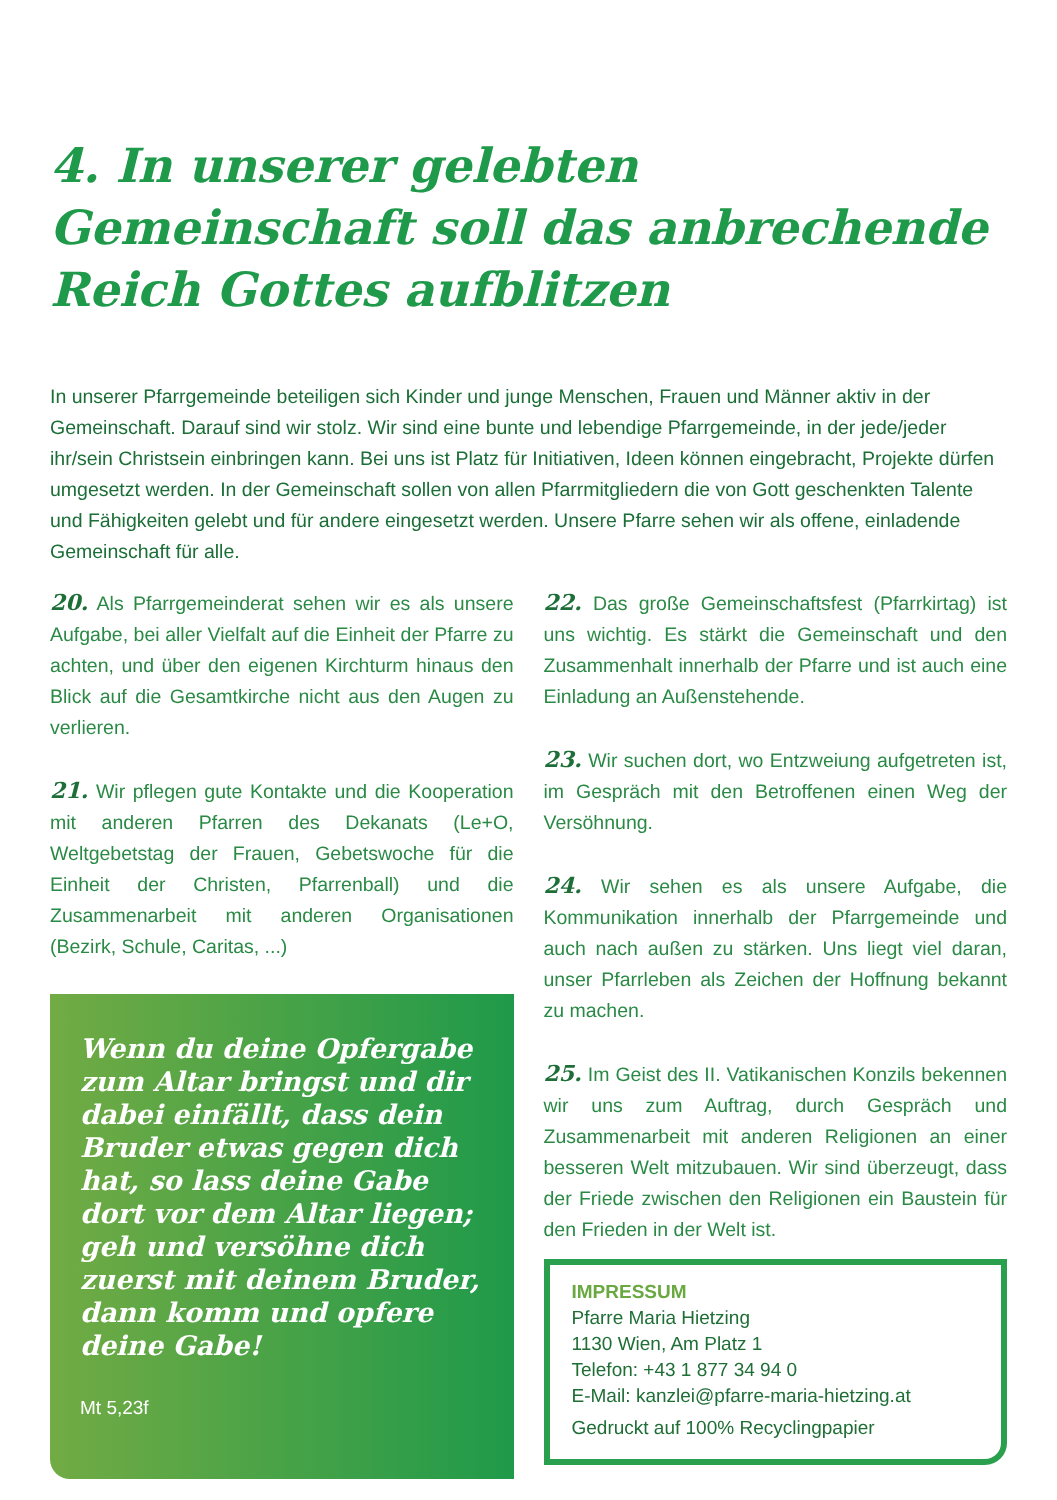4. In unserer gelebten Gemeinschaft soll das anbrechende Reich Gottes aufblitzen
In unserer Pfarrgemeinde beteiligen sich Kinder und junge Menschen, Frauen und Männer aktiv in der Gemeinschaft. Darauf sind wir stolz. Wir sind eine bunte und lebendige Pfarrgemeinde, in der jede/jeder ihr/sein Christsein einbringen kann. Bei uns ist Platz für Initiativen, Ideen können eingebracht, Projekte dürfen umgesetzt werden. In der Gemeinschaft sollen von allen Pfarrmitgliedern die von Gott geschenkten Talente und Fähigkeiten gelebt und für andere eingesetzt werden. Unsere Pfarre sehen wir als offene, einladende Gemeinschaft für alle.
20. Als Pfarrgemeinderat sehen wir es als unsere Aufgabe, bei aller Vielfalt auf die Einheit der Pfarre zu achten, und über den eigenen Kirchturm hinaus den Blick auf die Gesamtkirche nicht aus den Augen zu verlieren.
21. Wir pflegen gute Kontakte und die Kooperation mit anderen Pfarren des Dekanats (Le+O, Weltgebetstag der Frauen, Gebetswoche für die Einheit der Christen, Pfarrenball) und die Zusammenarbeit mit anderen Organisationen (Bezirk, Schule, Caritas, ...)
Wenn du deine Opfergabe zum Altar bringst und dir dabei einfällt, dass dein Bruder etwas gegen dich hat, so lass deine Gabe dort vor dem Altar liegen; geh und versöhne dich zuerst mit deinem Bruder, dann komm und opfere deine Gabe!
Mt 5,23f
22. Das große Gemeinschaftsfest (Pfarrkirtag) ist uns wichtig. Es stärkt die Gemeinschaft und den Zusammenhalt innerhalb der Pfarre und ist auch eine Einladung an Außenstehende.
23. Wir suchen dort, wo Entzweiung aufgetreten ist, im Gespräch mit den Betroffenen einen Weg der Versöhnung.
24. Wir sehen es als unsere Aufgabe, die Kommunikation innerhalb der Pfarrgemeinde und auch nach außen zu stärken. Uns liegt viel daran, unser Pfarrleben als Zeichen der Hoffnung bekannt zu machen.
25. Im Geist des II. Vatikanischen Konzils bekennen wir uns zum Auftrag, durch Gespräch und Zusammenarbeit mit anderen Religionen an einer besseren Welt mitzubauen. Wir sind überzeugt, dass der Friede zwischen den Religionen ein Baustein für den Frieden in der Welt ist.
IMPRESSUM
Pfarre Maria Hietzing
1130 Wien, Am Platz 1
Telefon: +43 1 877 34 94 0
E-Mail: kanzlei@pfarre-maria-hietzing.at
Gedruckt auf 100% Recyclingpapier